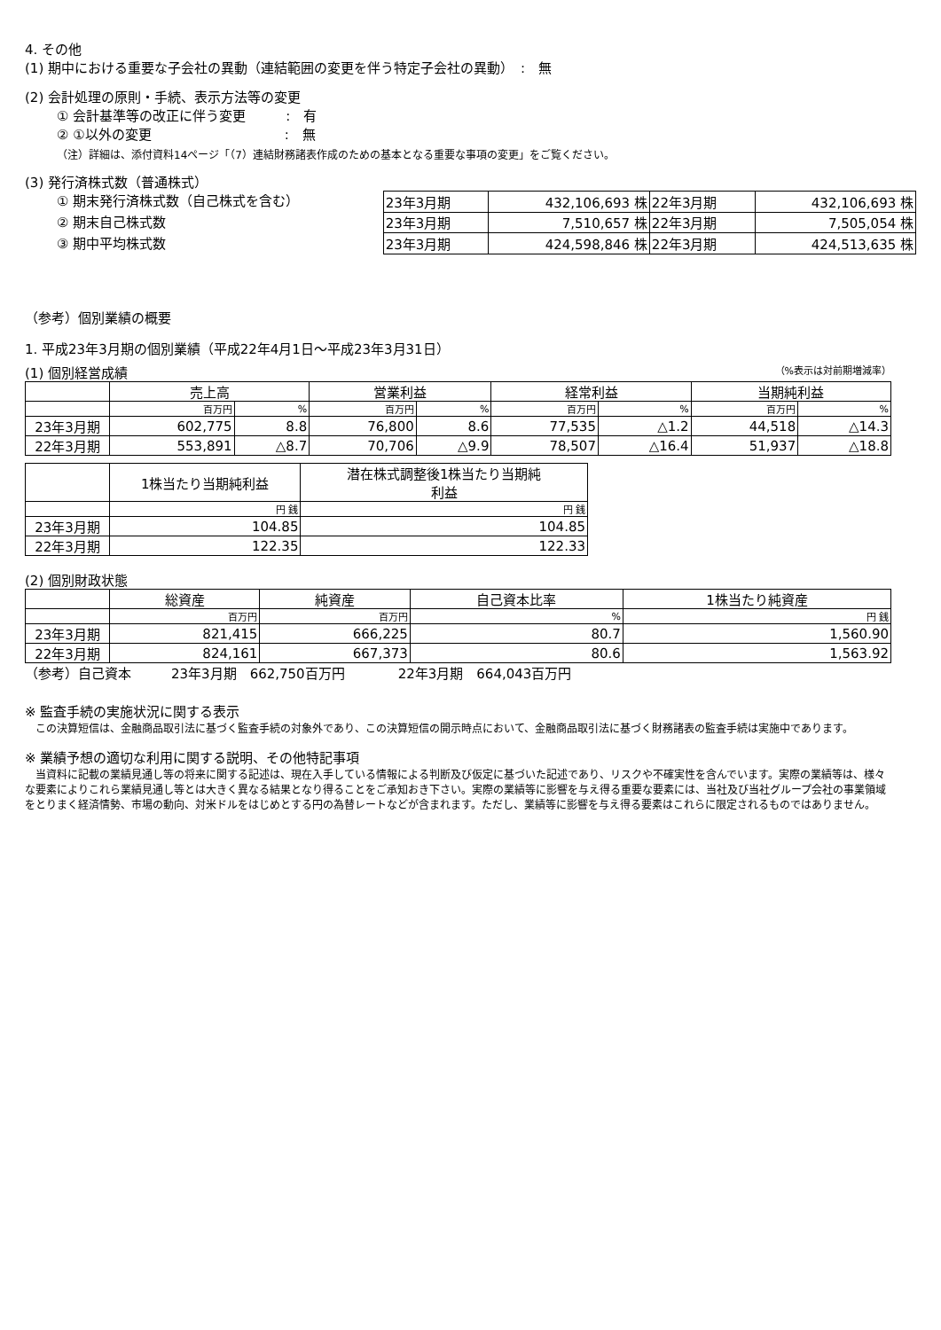4. その他
(1) 期中における重要な子会社の異動（連結範囲の変更を伴う特定子会社の異動）　:　無
(2) 会計処理の原則・手続、表示方法等の変更
① 会計基準等の改正に伴う変更　　　:　有
② ①以外の変更　　　　　　　　　　:　無
（注）詳細は、添付資料14ページ「（7）連結財務諸表作成のための基本となる重要な事項の変更」をご覧ください。
(3) 発行済株式数（普通株式）
① 期末発行済株式数（自己株式を含む）
② 期末自己株式数
③ 期中平均株式数
| 23年3月期 | 432,106,693 株 | 22年3月期 | 432,106,693 株 |
| 23年3月期 | 7,510,657 株 | 22年3月期 | 7,505,054 株 |
| 23年3月期 | 424,598,846 株 | 22年3月期 | 424,513,635 株 |
（参考）個別業績の概要
1. 平成23年3月期の個別業績（平成22年4月1日～平成23年3月31日）
(1) 個別経営成績 （%表示は対前期増減率）
| | 売上高 | | 営業利益 | | 経常利益 | | 当期純利益 | |
| | 百万円 | % | 百万円 | % | 百万円 | % | 百万円 | % |
| 23年3月期 | 602,775 | 8.8 | 76,800 | 8.6 | 77,535 | △1.2 | 44,518 | △14.3 |
| 22年3月期 | 553,891 | △8.7 | 70,706 | △9.9 | 78,507 | △16.4 | 51,937 | △18.8 |
| | 1株当たり当期純利益 | 潜在株式調整後1株当たり当期純 利益 |
| | 円 銭 | 円 銭 |
| 23年3月期 | 104.85 | 104.85 |
| 22年3月期 | 122.35 | 122.33 |
(2) 個別財政状態
| | 総資産 | 純資産 | 自己資本比率 | 1株当たり純資産 |
| | 百万円 | 百万円 | % | 円 銭 |
| 23年3月期 | 821,415 | 666,225 | 80.7 | 1,560.90 |
| 22年3月期 | 824,161 | 667,373 | 80.6 | 1,563.92 |
（参考）自己資本　　　23年3月期　662,750百万円　　　　22年3月期　664,043百万円
※ 監査手続の実施状況に関する表示
　この決算短信は、金融商品取引法に基づく監査手続の対象外であり、この決算短信の開示時点において、金融商品取引法に基づく財務諸表の監査手続は実施中であります。
※ 業績予想の適切な利用に関する説明、その他特記事項
　当資料に記載の業績見通し等の将来に関する記述は、現在入手している情報による判断及び仮定に基づいた記述であり、リスクや不確実性を含んでいます。実際の業績等は、様々な要素によりこれら業績見通し等とは大きく異なる結果となり得ることをご承知おき下さい。実際の業績等に影響を与え得る重要な要素には、当社及び当社グループ会社の事業領域をとりまく経済情勢、市場の動向、対米ドルをはじめとする円の為替レートなどが含まれます。ただし、業績等に影響を与え得る要素はこれらに限定されるものではありません。